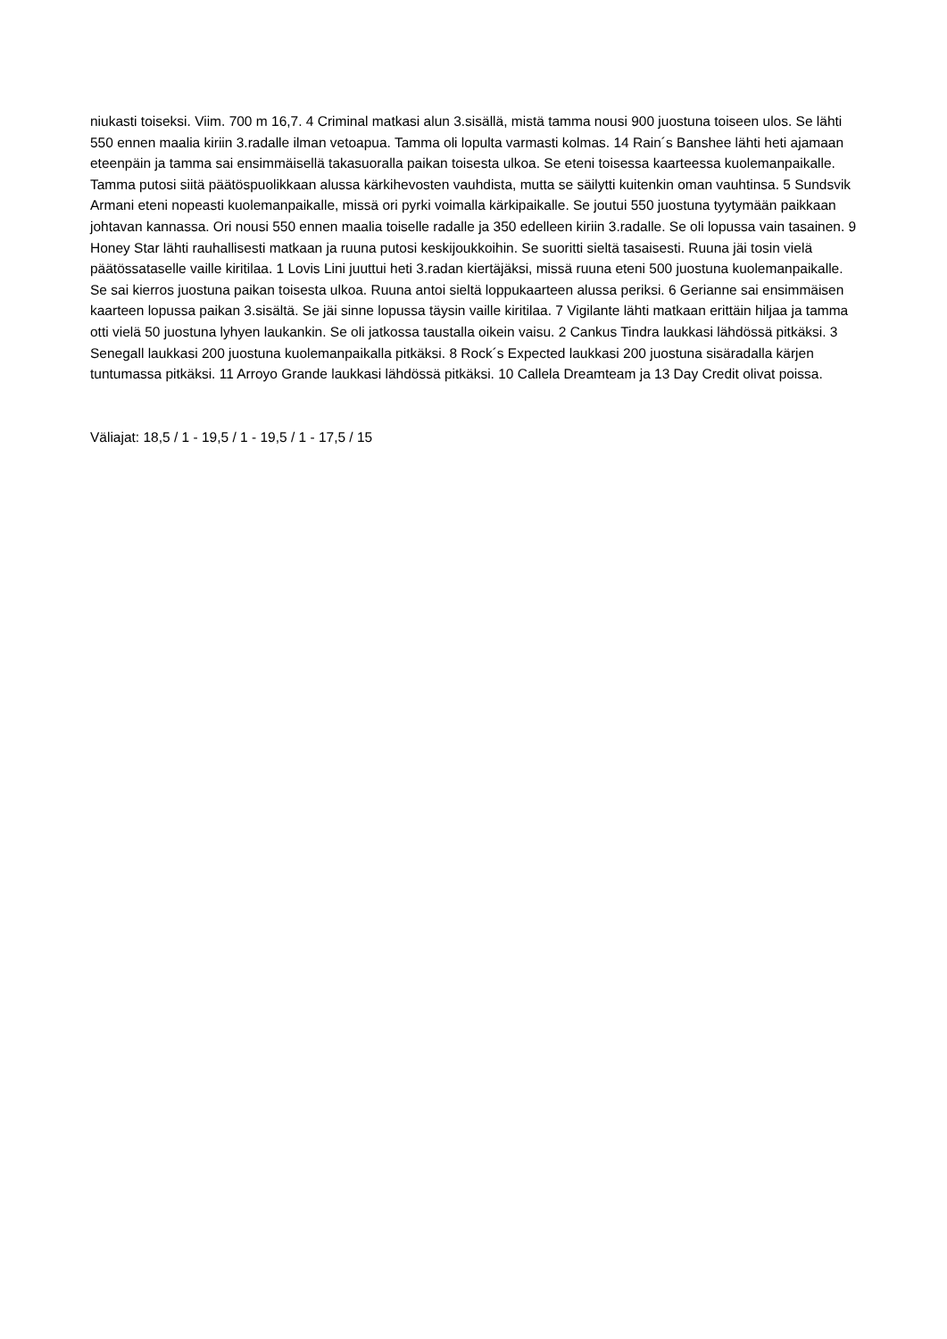niukasti toiseksi. Viim. 700 m 16,7. 4 Criminal matkasi alun 3.sisällä, mistä tamma nousi 900 juostuna toiseen ulos. Se lähti 550 ennen maalia kiriin 3.radalle ilman vetoapua. Tamma oli lopulta varmasti kolmas. 14 Rain´s Banshee lähti heti ajamaan eteenpäin ja tamma sai ensimmäisellä takasuoralla paikan toisesta ulkoa. Se eteni toisessa kaarteessa kuolemanpaikalle. Tamma putosi siitä päätöspuolikkaan alussa kärkihevosten vauhdista, mutta se säilytti kuitenkin oman vauhtinsa. 5 Sundsvik Armani eteni nopeasti kuolemanpaikalle, missä ori pyrki voimalla kärkipaikalle. Se joutui 550 juostuna tyytymään paikkaan johtavan kannassa. Ori nousi 550 ennen maalia toiselle radalle ja 350 edelleen kiriin 3.radalle. Se oli lopussa vain tasainen. 9 Honey Star lähti rauhallisesti matkaan ja ruuna putosi keskijoukkoihin. Se suoritti sieltä tasaisesti. Ruuna jäi tosin vielä päätössataselle vaille kiritilaa. 1 Lovis Lini juuttui heti 3.radan kiertäjäksi, missä ruuna eteni 500 juostuna kuolemanpaikalle. Se sai kierros juostuna paikan toisesta ulkoa. Ruuna antoi sieltä loppukaarteen alussa periksi. 6 Gerianne sai ensimmäisen kaarteen lopussa paikan 3.sisältä. Se jäi sinne lopussa täysin vaille kiritilaa. 7 Vigilante lähti matkaan erittäin hiljaa ja tamma otti vielä 50 juostuna lyhyen laukankin. Se oli jatkossa taustalla oikein vaisu. 2 Cankus Tindra laukkasi lähdössä pitkäksi. 3 Senegall laukkasi 200 juostuna kuolemanpaikalla pitkäksi. 8 Rock´s Expected laukkasi 200 juostuna sisäradalla kärjen tuntumassa pitkäksi. 11 Arroyo Grande laukkasi lähdössä pitkäksi. 10 Callela Dreamteam ja 13 Day Credit olivat poissa.
Väliajat: 18,5 / 1 - 19,5 / 1 - 19,5 / 1 - 17,5 / 15